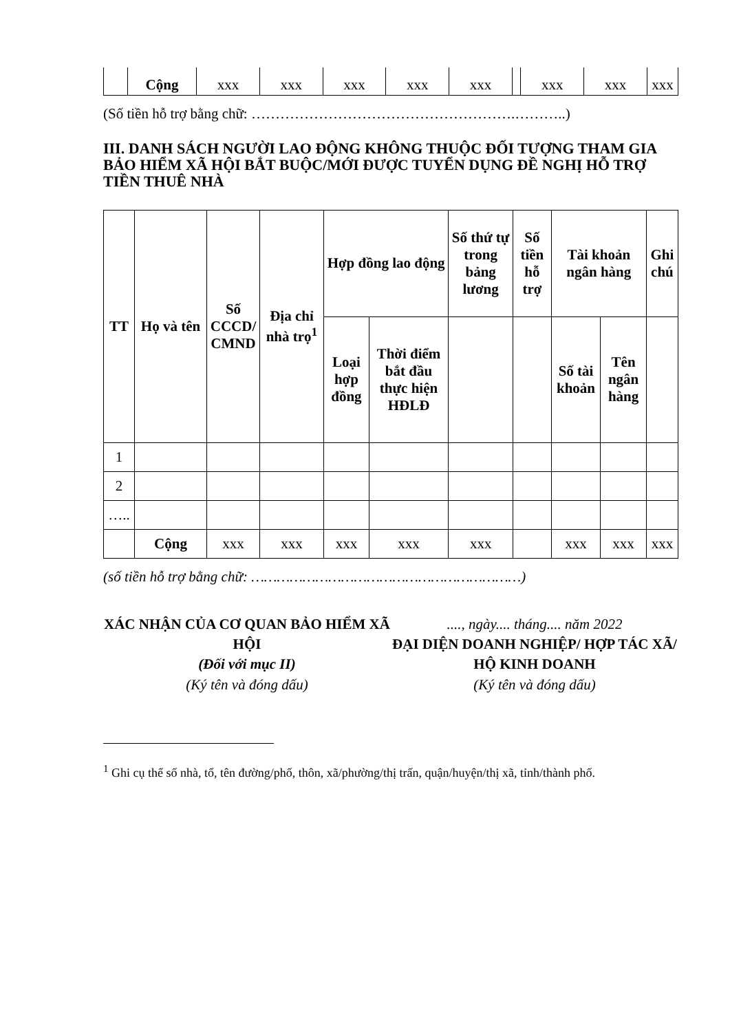| | Cộng | xxx | xxx | xxx | xxx | xxx | | xxx | xxx | xxx |
(Số tiền hỗ trợ bằng chữ: ……………………………………………….………..)
III. DANH SÁCH NGƯỜI LAO ĐỘNG KHÔNG THUỘC ĐỐI TƯỢNG THAM GIA BẢO HIỂM XÃ HỘI BẮT BUỘC/MỚI ĐƯỢC TUYỂN DỤNG ĐỀ NGHỊ HỖ TRỢ TIỀN THUÊ NHÀ
| TT | Họ và tên | Số CCCD/ CMND | Địa chỉ nhà trọ<sup>1</sup> | Hợp đồng lao động | | Số thứ tự trong bảng lương | Số tiền hỗ trợ | Tài khoản ngân hàng | | Ghi chú |
| --- | --- | --- | --- | --- | --- | --- | --- | --- | --- | --- |
| | | | | Loại hợp đồng | Thời điểm bắt đầu thực hiện HĐLĐ | | | Số tài khoản | Tên ngân hàng | |
| 1 | | | | | | | | | | |
| 2 | | | | | | | | | | |
| ….. | | | | | | | | | | |
| | Cộng | xxx | xxx | xxx | xxx | xxx | | xxx | xxx | xxx |
(số tiền hỗ trợ bằng chữ: ………………………………………………………)
XÁC NHẬN CỦA CƠ QUAN BẢO HIỂM XÃ HỘI
(Đối với mục II)
(Ký tên và đóng dấu)
...., ngày.... tháng.... năm 2022
ĐẠI DIỆN DOANH NGHIỆP/ HỢP TÁC XÃ/ HỘ KINH DOANH
(Ký tên và đóng dấu)
<sup>1</sup> Ghi cụ thể số nhà, tổ, tên đường/phố, thôn, xã/phường/thị trấn, quận/huyện/thị xã, tỉnh/thành phố.